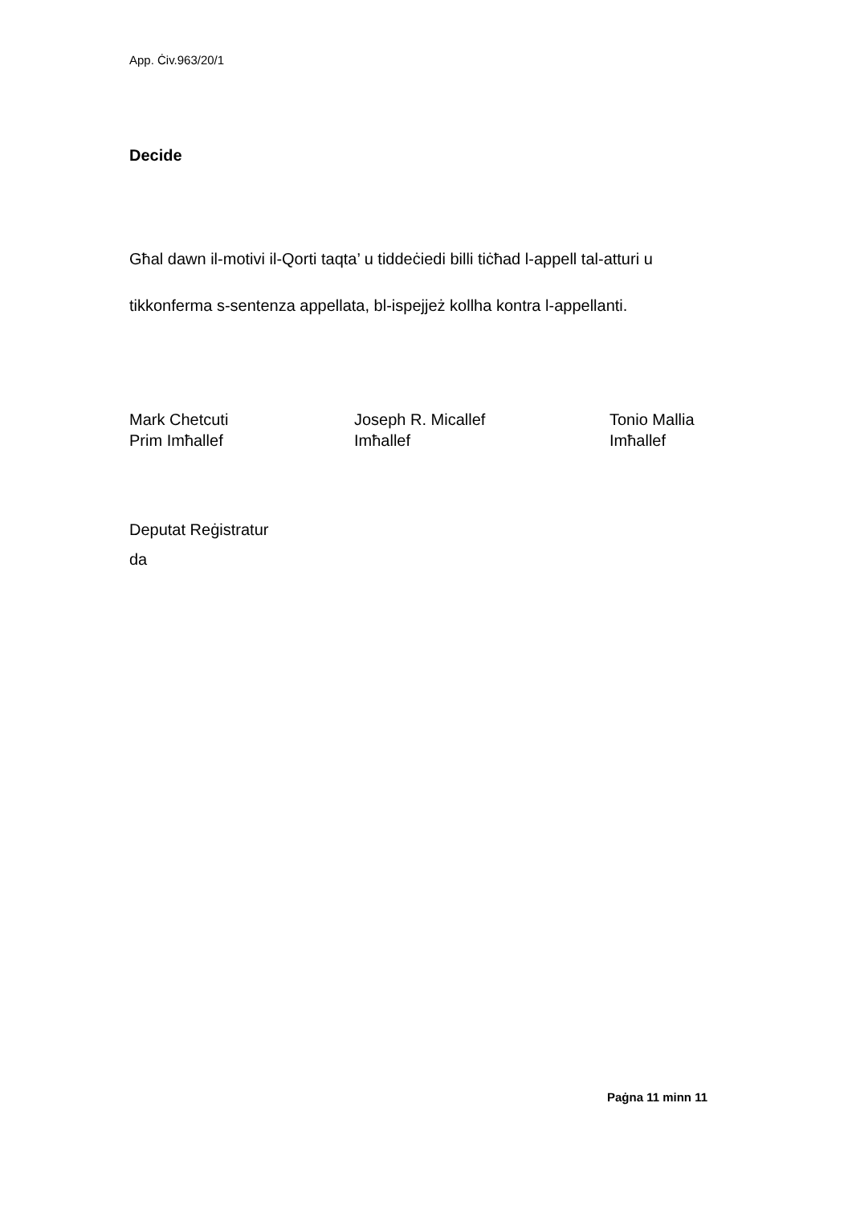App. Ċiv.963/20/1
Decide
Għal dawn il-motivi il-Qorti taqta’ u tiddeċiedi billi tiċħad l-appell tal-atturi u tikkonferma s-sentenza appellata, bl-ispejjeż kollha kontra l-appellanti.
Mark Chetcuti
Prim Imħallef
Joseph R. Micallef
Imħallef
Tonio Mallia
Imħallef
Deputat Reġistratur
da
Paġna 11 minn 11